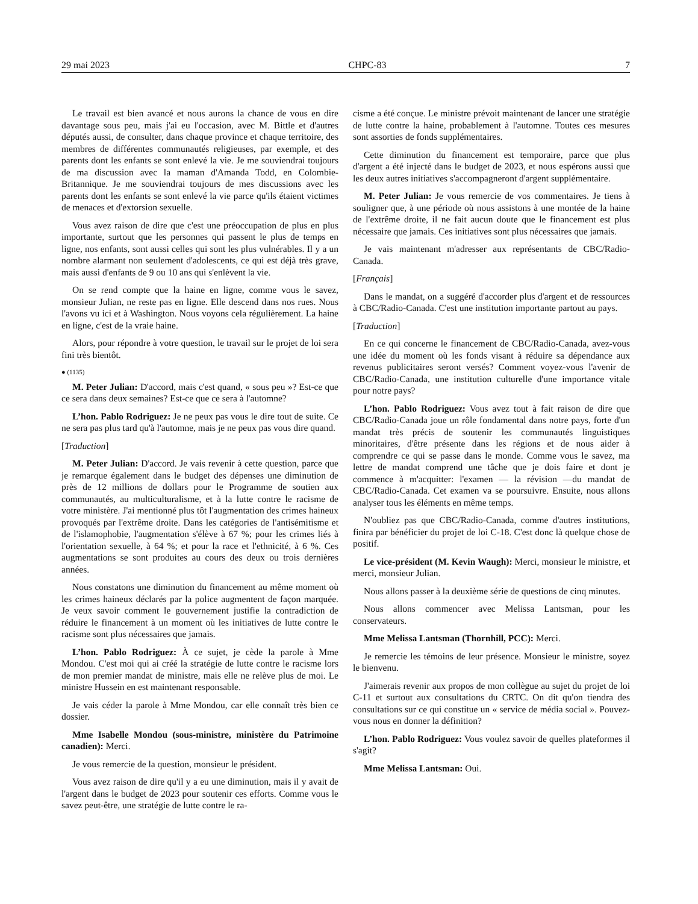29 mai 2023 CHPC-83 7
Le travail est bien avancé et nous aurons la chance de vous en dire davantage sous peu, mais j'ai eu l'occasion, avec M. Bittle et d'autres députés aussi, de consulter, dans chaque province et chaque territoire, des membres de différentes communautés religieuses, par exemple, et des parents dont les enfants se sont enlevé la vie. Je me souviendrai toujours de ma discussion avec la maman d'Amanda Todd, en Colombie-Britannique. Je me souviendrai toujours de mes discussions avec les parents dont les enfants se sont enlevé la vie parce qu'ils étaient victimes de menaces et d'extorsion sexuelle.
Vous avez raison de dire que c'est une préoccupation de plus en plus importante, surtout que les personnes qui passent le plus de temps en ligne, nos enfants, sont aussi celles qui sont les plus vulnérables. Il y a un nombre alarmant non seulement d'adolescents, ce qui est déjà très grave, mais aussi d'enfants de 9 ou 10 ans qui s'enlèvent la vie.
On se rend compte que la haine en ligne, comme vous le savez, monsieur Julian, ne reste pas en ligne. Elle descend dans nos rues. Nous l'avons vu ici et à Washington. Nous voyons cela régulièrement. La haine en ligne, c'est de la vraie haine.
Alors, pour répondre à votre question, le travail sur le projet de loi sera fini très bientôt.
● (1135)
M. Peter Julian: D'accord, mais c'est quand, « sous peu »? Est-ce que ce sera dans deux semaines? Est-ce que ce sera à l'automne?
L’hon. Pablo Rodriguez: Je ne peux pas vous le dire tout de suite. Ce ne sera pas plus tard qu'à l'automne, mais je ne peux pas vous dire quand.
[Traduction]
M. Peter Julian: D'accord. Je vais revenir à cette question, parce que je remarque également dans le budget des dépenses une diminution de près de 12 millions de dollars pour le Programme de soutien aux communautés, au multiculturalisme, et à la lutte contre le racisme de votre ministère. J'ai mentionné plus tôt l'augmentation des crimes haineux provoqués par l'extrême droite. Dans les catégories de l'antisémitisme et de l'islamophobie, l'augmentation s'élève à 67 %; pour les crimes liés à l'orientation sexuelle, à 64 %; et pour la race et l'ethnicité, à 6 %. Ces augmentations se sont produites au cours des deux ou trois dernières années.
Nous constatons une diminution du financement au même moment où les crimes haineux déclarés par la police augmentent de façon marquée. Je veux savoir comment le gouvernement justifie la contradiction de réduire le financement à un moment où les initiatives de lutte contre le racisme sont plus nécessaires que jamais.
L’hon. Pablo Rodriguez: À ce sujet, je cède la parole à Mme Mondou. C'est moi qui ai créé la stratégie de lutte contre le racisme lors de mon premier mandat de ministre, mais elle ne relève plus de moi. Le ministre Hussein en est maintenant responsable.
Je vais céder la parole à Mme Mondou, car elle connaît très bien ce dossier.
Mme Isabelle Mondou (sous-ministre, ministère du Patrimoine canadien): Merci.
Je vous remercie de la question, monsieur le président.
Vous avez raison de dire qu'il y a eu une diminution, mais il y avait de l'argent dans le budget de 2023 pour soutenir ces efforts. Comme vous le savez peut-être, une stratégie de lutte contre le ra-
cisme a été conçue. Le ministre prévoit maintenant de lancer une stratégie de lutte contre la haine, probablement à l'automne. Toutes ces mesures sont assorties de fonds supplémentaires.
Cette diminution du financement est temporaire, parce que plus d'argent a été injecté dans le budget de 2023, et nous espérons aussi que les deux autres initiatives s'accompagneront d'argent supplémentaire.
M. Peter Julian: Je vous remercie de vos commentaires. Je tiens à souligner que, à une période où nous assistons à une montée de la haine de l'extrême droite, il ne fait aucun doute que le financement est plus nécessaire que jamais. Ces initiatives sont plus nécessaires que jamais.
Je vais maintenant m'adresser aux représentants de CBC/Radio-Canada.
[Français]
Dans le mandat, on a suggéré d'accorder plus d'argent et de ressources à CBC/Radio-Canada. C'est une institution importante partout au pays.
[Traduction]
En ce qui concerne le financement de CBC/Radio-Canada, avez-vous une idée du moment où les fonds visant à réduire sa dépendance aux revenus publicitaires seront versés? Comment voyez-vous l'avenir de CBC/Radio-Canada, une institution culturelle d'une importance vitale pour notre pays?
L’hon. Pablo Rodriguez: Vous avez tout à fait raison de dire que CBC/Radio-Canada joue un rôle fondamental dans notre pays, forte d'un mandat très précis de soutenir les communautés linguistiques minoritaires, d'être présente dans les régions et de nous aider à comprendre ce qui se passe dans le monde. Comme vous le savez, ma lettre de mandat comprend une tâche que je dois faire et dont je commence à m'acquitter: l'examen — la révision —du mandat de CBC/Radio-Canada. Cet examen va se poursuivre. Ensuite, nous allons analyser tous les éléments en même temps.
N'oubliez pas que CBC/Radio-Canada, comme d'autres institutions, finira par bénéficier du projet de loi C-18. C'est donc là quelque chose de positif.
Le vice-président (M. Kevin Waugh): Merci, monsieur le ministre, et merci, monsieur Julian.
Nous allons passer à la deuxième série de questions de cinq minutes.
Nous allons commencer avec Melissa Lantsman, pour les conservateurs.
Mme Melissa Lantsman (Thornhill, PCC): Merci.
Je remercie les témoins de leur présence. Monsieur le ministre, soyez le bienvenu.
J'aimerais revenir aux propos de mon collègue au sujet du projet de loi C-11 et surtout aux consultations du CRTC. On dit qu'on tiendra des consultations sur ce qui constitue un « service de média social ». Pouvez-vous nous en donner la définition?
L’hon. Pablo Rodriguez: Vous voulez savoir de quelles plateformes il s'agit?
Mme Melissa Lantsman: Oui.